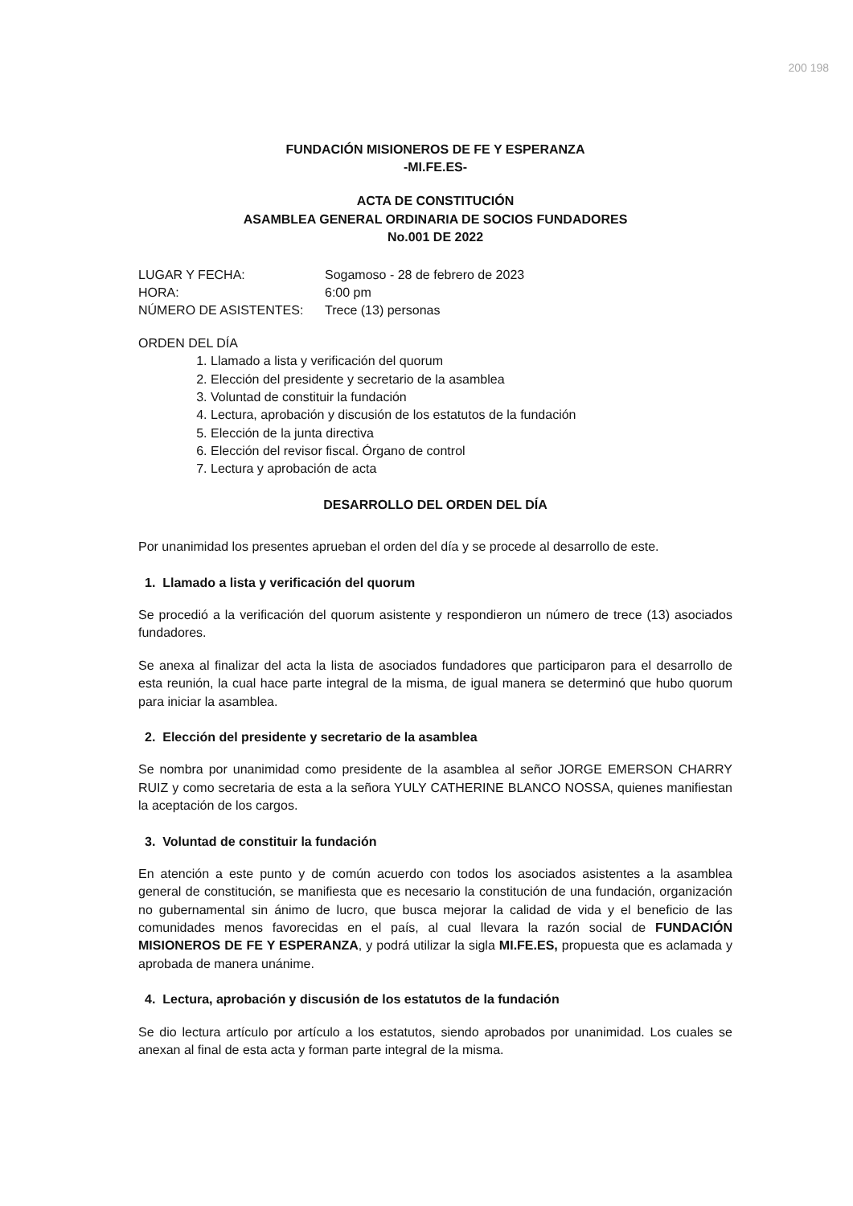200 198
FUNDACIÓN MISIONEROS DE FE Y ESPERANZA
-MI.FE.ES-
ACTA DE CONSTITUCIÓN
ASAMBLEA GENERAL ORDINARIA DE SOCIOS FUNDADORES
No.001 DE 2022
LUGAR Y FECHA:
Sogamoso - 28 de febrero de 2023
HORA:
6:00 pm
NÚMERO DE ASISTENTES:
Trece (13) personas
ORDEN DEL DÍA
1. Llamado a lista y verificación del quorum
2. Elección del presidente y secretario de la asamblea
3. Voluntad de constituir la fundación
4. Lectura, aprobación y discusión de los estatutos de la fundación
5. Elección de la junta directiva
6. Elección del revisor fiscal. Órgano de control
7. Lectura y aprobación de acta
DESARROLLO DEL ORDEN DEL DÍA
Por unanimidad los presentes aprueban el orden del día y se procede al desarrollo de este.
1. Llamado a lista y verificación del quorum
Se procedió a la verificación del quorum asistente y respondieron un número de trece (13) asociados fundadores.
Se anexa al finalizar del acta la lista de asociados fundadores que participaron para el desarrollo de esta reunión, la cual hace parte integral de la misma, de igual manera se determinó que hubo quorum para iniciar la asamblea.
2. Elección del presidente y secretario de la asamblea
Se nombra por unanimidad como presidente de la asamblea al señor JORGE EMERSON CHARRY RUIZ y como secretaria de esta a la señora YULY CATHERINE BLANCO NOSSA, quienes manifiestan la aceptación de los cargos.
3. Voluntad de constituir la fundación
En atención a este punto y de común acuerdo con todos los asociados asistentes a la asamblea general de constitución, se manifiesta que es necesario la constitución de una fundación, organización no gubernamental sin ánimo de lucro, que busca mejorar la calidad de vida y el beneficio de las comunidades menos favorecidas en el país, al cual llevara la razón social de FUNDACIÓN MISIONEROS DE FE Y ESPERANZA, y podrá utilizar la sigla MI.FE.ES, propuesta que es aclamada y aprobada de manera unánime.
4. Lectura, aprobación y discusión de los estatutos de la fundación
Se dio lectura artículo por artículo a los estatutos, siendo aprobados por unanimidad. Los cuales se anexan al final de esta acta y forman parte integral de la misma.